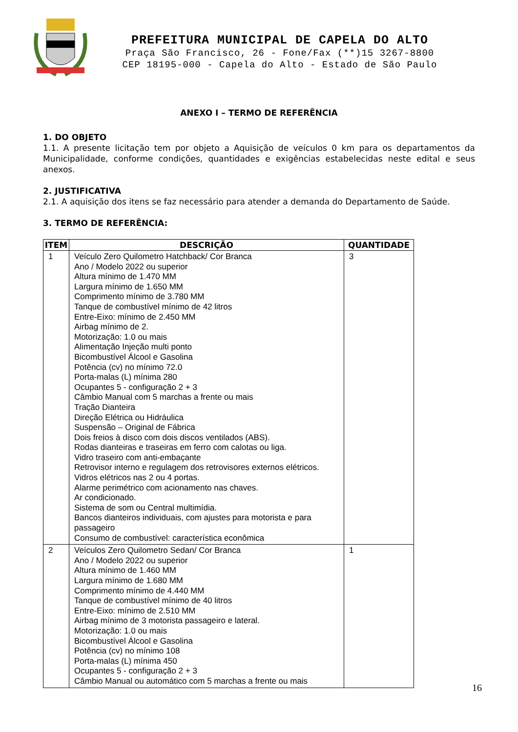PREFEITURA MUNICIPAL DE CAPELA DO ALTO
Praça São Francisco, 26 - Fone/Fax (**)15 3267-8800
CEP 18195-000 - Capela do Alto - Estado de São Paulo
ANEXO I – TERMO DE REFERÊNCIA
1. DO OBJETO
1.1. A presente licitação tem por objeto a Aquisição de veículos 0 km para os departamentos da Municipalidade, conforme condições, quantidades e exigências estabelecidas neste edital e seus anexos.
2. JUSTIFICATIVA
2.1. A aquisição dos itens se faz necessário para atender a demanda do Departamento de Saúde.
3. TERMO DE REFERÊNCIA:
| ITEM | DESCRIÇÃO | QUANTIDADE |
| --- | --- | --- |
| 1 | Veículo Zero Quilometro Hatchback/ Cor Branca Ano / Modelo 2022 ou superior Altura mínimo de 1.470 MM Largura mínimo de 1.650 MM Comprimento mínimo de 3.780 MM Tanque de combustível mínimo de 42 litros Entre-Eixo: mínimo de 2.450 MM Airbag mínimo de 2. Motorização: 1.0 ou mais Alimentação Injeção multi ponto Bicombustível Álcool e Gasolina Potência (cv) no mínimo 72.0 Porta-malas (L) mínima 280 Ocupantes 5 - configuração 2 + 3 Câmbio Manual com 5 marchas a frente ou mais Tração Dianteira Direção Elétrica ou Hidráulica Suspensão – Original de Fábrica Dois freios à disco com dois discos ventilados (ABS). Rodas dianteiras e traseiras em ferro com calotas ou liga. Vidro traseiro com anti-embaçante Retrovisor interno e regulagem dos retrovisores externos elétricos. Vidros elétricos nas 2 ou 4 portas. Alarme perimétrico com acionamento nas chaves. Ar condicionado. Sistema de som ou Central multimídia. Bancos dianteiros individuais, com ajustes para motorista e para passageiro Consumo de combustível: característica econômica | 3 |
| 2 | Veículos Zero Quilometro Sedan/ Cor Branca Ano / Modelo 2022 ou superior Altura mínimo de 1.460 MM Largura mínimo de 1.680 MM Comprimento mínimo de 4.440 MM Tanque de combustível mínimo de 40 litros Entre-Eixo: mínimo de 2.510 MM Airbag mínimo de 3 motorista passageiro e lateral. Motorização: 1.0 ou mais Bicombustível Álcool e Gasolina Potência (cv) no mínimo 108 Porta-malas (L) mínima 450 Ocupantes 5 - configuração 2 + 3 Câmbio Manual ou automático com 5 marchas a frente ou mais | 1 |
16